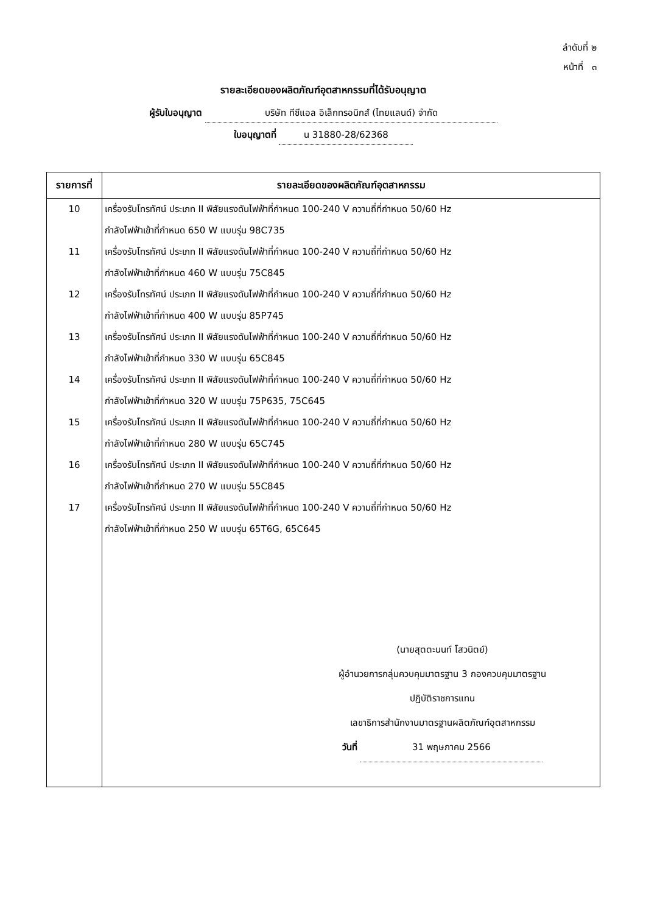ลำดับที่ ๒
หน้าที่ ๓
รายละเอียดของผลิตภัณฑ์อุตสาหกรรมที่ได้รับอนุญาต
ผู้รับใบอนุญาต บริษัท ทีซีแอล อิเล็กทรอนิกส์ (ไทยแลนด์) จำกัด
ใบอนุญาตที่ น 31880-28/62368
| รายการที่ | รายละเอียดของผลิตภัณฑ์อุตสาหกรรม |
| --- | --- |
| 10 | เครื่องรับโทรทัศน์ ประเภท II พิสัยแรงดันไฟฟ้าที่กำหนด 100-240 V ความถี่ที่กำหนด 50/60 Hz กำลังไฟฟ้าเข้าที่กำหนด 650 W แบบรุ่น 98C735 |
| 11 | เครื่องรับโทรทัศน์ ประเภท II พิสัยแรงดันไฟฟ้าที่กำหนด 100-240 V ความถี่ที่กำหนด 50/60 Hz กำลังไฟฟ้าเข้าที่กำหนด 460 W แบบรุ่น 75C845 |
| 12 | เครื่องรับโทรทัศน์ ประเภท II พิสัยแรงดันไฟฟ้าที่กำหนด 100-240 V ความถี่ที่กำหนด 50/60 Hz กำลังไฟฟ้าเข้าที่กำหนด 400 W แบบรุ่น 85P745 |
| 13 | เครื่องรับโทรทัศน์ ประเภท II พิสัยแรงดันไฟฟ้าที่กำหนด 100-240 V ความถี่ที่กำหนด 50/60 Hz กำลังไฟฟ้าเข้าที่กำหนด 330 W แบบรุ่น 65C845 |
| 14 | เครื่องรับโทรทัศน์ ประเภท II พิสัยแรงดันไฟฟ้าที่กำหนด 100-240 V ความถี่ที่กำหนด 50/60 Hz กำลังไฟฟ้าเข้าที่กำหนด 320 W แบบรุ่น 75P635, 75C645 |
| 15 | เครื่องรับโทรทัศน์ ประเภท II พิสัยแรงดันไฟฟ้าที่กำหนด 100-240 V ความถี่ที่กำหนด 50/60 Hz กำลังไฟฟ้าเข้าที่กำหนด 280 W แบบรุ่น 65C745 |
| 16 | เครื่องรับโทรทัศน์ ประเภท II พิสัยแรงดันไฟฟ้าที่กำหนด 100-240 V ความถี่ที่กำหนด 50/60 Hz กำลังไฟฟ้าเข้าที่กำหนด 270 W แบบรุ่น 55C845 |
| 17 | เครื่องรับโทรทัศน์ ประเภท II พิสัยแรงดันไฟฟ้าที่กำหนด 100-240 V ความถี่ที่กำหนด 50/60 Hz กำลังไฟฟ้าเข้าที่กำหนด 250 W แบบรุ่น 65T6G, 65C645 |
| | (นายสุตตะนนท์ โสวนิตย์) ผู้อำนวยการกลุ่มควบคุมมาตรฐาน 3 กองควบคุมมาตรฐาน ปฏิบัติราชการแทน เลขาธิการสำนักงานมาตรฐานผลิตภัณฑ์อุตสาหกรรม วันที่ 31 พฤษภาคม 2566 |